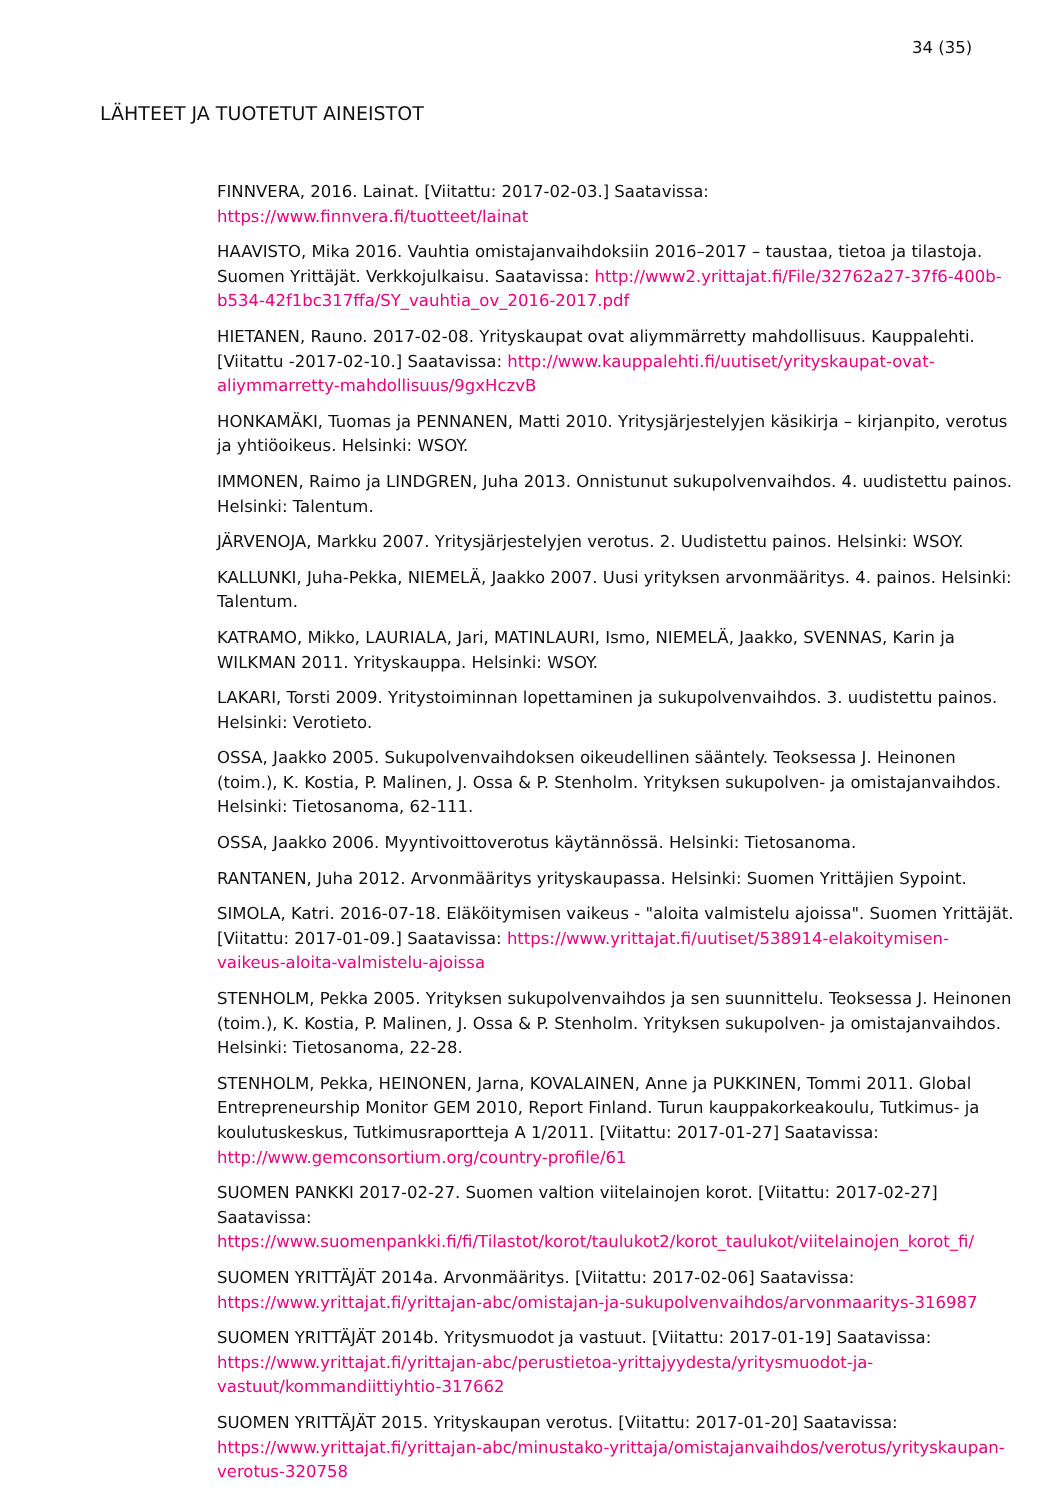34 (35)
LÄHTEET JA TUOTETUT AINEISTOT
FINNVERA, 2016. Lainat. [Viitattu: 2017-02-03.] Saatavissa: https://www.finnvera.fi/tuotteet/lainat
HAAVISTO, Mika 2016. Vauhtia omistajanvaihdoksiin 2016–2017 – taustaa, tietoa ja tilastoja. Suomen Yrittäjät. Verkkojulkaisu. Saatavissa: http://www2.yrittajat.fi/File/32762a27-37f6-400b-b534-42f1bc317ffa/SY_vauhtia_ov_2016-2017.pdf
HIETANEN, Rauno. 2017-02-08. Yrityskaupat ovat aliymmärretty mahdollisuus. Kauppalehti. [Viitattu -2017-02-10.] Saatavissa: http://www.kauppalehti.fi/uutiset/yrityskaupat-ovat-aliymmarretty-mahdollisuus/9gxHczvB
HONKAMÄKI, Tuomas ja PENNANEN, Matti 2010. Yritysjärjestelyjen käsikirja – kirjanpito, verotus ja yhtiöoikeus. Helsinki: WSOY.
IMMONEN, Raimo ja LINDGREN, Juha 2013. Onnistunut sukupolvenvaihdos. 4. uudistettu painos. Helsinki: Talentum.
JÄRVENOJA, Markku 2007. Yritysjärjestelyjen verotus. 2. Uudistettu painos. Helsinki: WSOY.
KALLUNKI, Juha-Pekka, NIEMELÄ, Jaakko 2007. Uusi yrityksen arvonmääritys. 4. painos. Helsinki: Talentum.
KATRAMO, Mikko, LAURIALA, Jari, MATINLAURI, Ismo, NIEMELÄ, Jaakko, SVENNAS, Karin ja WILKMAN 2011. Yrityskauppa. Helsinki: WSOY.
LAKARI, Torsti 2009. Yritystoiminnan lopettaminen ja sukupolvenvaihdos. 3. uudistettu painos. Helsinki: Verotieto.
OSSA, Jaakko 2005. Sukupolvenvaihdoksen oikeudellinen sääntely. Teoksessa J. Heinonen (toim.), K. Kostia, P. Malinen, J. Ossa & P. Stenholm. Yrityksen sukupolven- ja omistajanvaihdos. Helsinki: Tietosanoma, 62-111.
OSSA, Jaakko 2006. Myyntivoittoverotus käytännössä. Helsinki: Tietosanoma.
RANTANEN, Juha 2012. Arvonmääritys yrityskaupassa. Helsinki: Suomen Yrittäjien Sypoint.
SIMOLA, Katri. 2016-07-18. Eläköitymisen vaikeus - "aloita valmistelu ajoissa". Suomen Yrittäjät. [Viitattu: 2017-01-09.] Saatavissa: https://www.yrittajat.fi/uutiset/538914-elakoitymisen-vaikeus-aloita-valmistelu-ajoissa
STENHOLM, Pekka 2005. Yrityksen sukupolvenvaihdos ja sen suunnittelu. Teoksessa J. Heinonen (toim.), K. Kostia, P. Malinen, J. Ossa & P. Stenholm. Yrityksen sukupolven- ja omistajanvaihdos. Helsinki: Tietosanoma, 22-28.
STENHOLM, Pekka, HEINONEN, Jarna, KOVALAINEN, Anne ja PUKKINEN, Tommi 2011. Global Entrepreneurship Monitor GEM 2010, Report Finland. Turun kauppakorkeakoulu, Tutkimus- ja koulutuskeskus, Tutkimusraportteja A 1/2011. [Viitattu: 2017-01-27] Saatavissa: http://www.gemconsortium.org/country-profile/61
SUOMEN PANKKI 2017-02-27. Suomen valtion viitelainojen korot. [Viitattu: 2017-02-27] Saatavissa: https://www.suomenpankki.fi/fi/Tilastot/korot/taulukot2/korot_taulukot/viitelainojen_korot_fi/
SUOMEN YRITTÄJÄT 2014a. Arvonmääritys. [Viitattu: 2017-02-06] Saatavissa: https://www.yrittajat.fi/yrittajan-abc/omistajan-ja-sukupolvenvaihdos/arvonmaaritys-316987
SUOMEN YRITTÄJÄT 2014b. Yritysmuodot ja vastuut. [Viitattu: 2017-01-19] Saatavissa: https://www.yrittajat.fi/yrittajan-abc/perustietoa-yrittajyydesta/yritysmuodot-ja-vastuut/kommandiittiyhtio-317662
SUOMEN YRITTÄJÄT 2015. Yrityskaupan verotus. [Viitattu: 2017-01-20] Saatavissa: https://www.yrittajat.fi/yrittajan-abc/minustako-yrittaja/omistajanvaihdos/verotus/yrityskaupan-verotus-320758